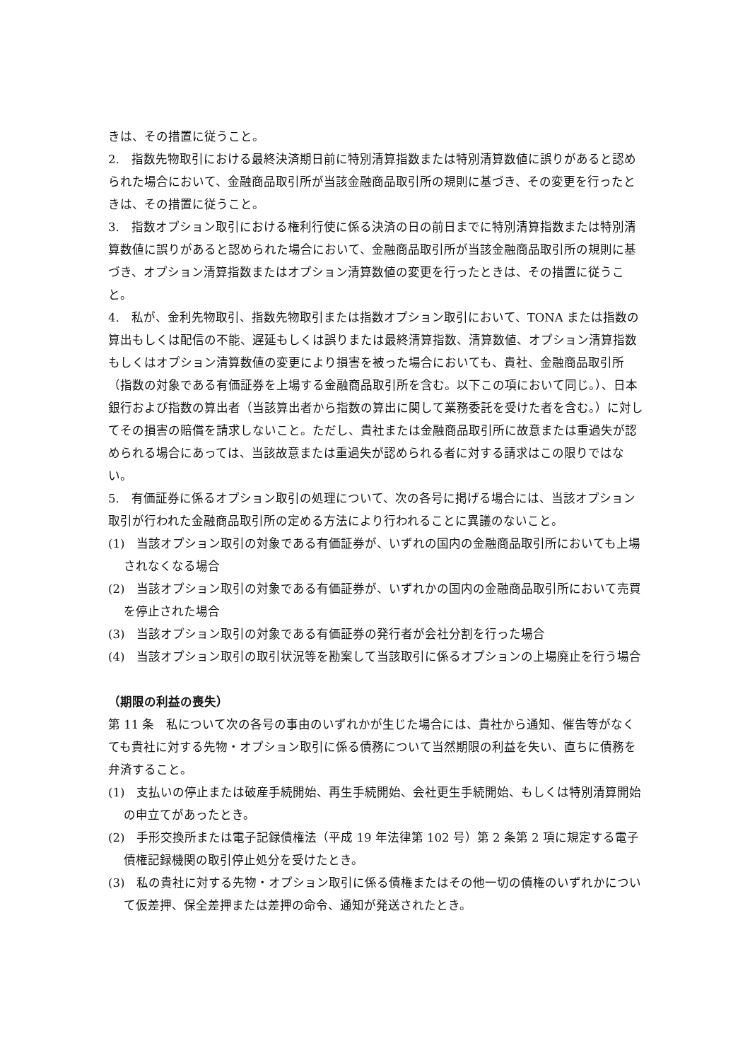きは、その措置に従うこと。
2.　指数先物取引における最終決済期日前に特別清算指数または特別清算数値に誤りがあると認められた場合において、金融商品取引所が当該金融商品取引所の規則に基づき、その変更を行ったときは、その措置に従うこと。
3.　指数オプション取引における権利行使に係る決済の日の前日までに特別清算指数または特別清算数値に誤りがあると認められた場合において、金融商品取引所が当該金融商品取引所の規則に基づき、オプション清算指数またはオプション清算数値の変更を行ったときは、その措置に従うこと。
4.　私が、金利先物取引、指数先物取引または指数オプション取引において、TONA または指数の算出もしくは配信の不能、遅延もしくは誤りまたは最終清算指数、清算数値、オプション清算指数もしくはオプション清算数値の変更により損害を被った場合においても、貴社、金融商品取引所（指数の対象である有価証券を上場する金融商品取引所を含む。以下この項において同じ。）、日本銀行および指数の算出者（当該算出者から指数の算出に関して業務委託を受けた者を含む。）に対してその損害の賠償を請求しないこと。ただし、貴社または金融商品取引所に故意または重過失が認められる場合にあっては、当該故意または重過失が認められる者に対する請求はこの限りではない。
5.　有価証券に係るオプション取引の処理について、次の各号に掲げる場合には、当該オプション取引が行われた金融商品取引所の定める方法により行われることに異議のないこと。
(1)　当該オプション取引の対象である有価証券が、いずれの国内の金融商品取引所においても上場されなくなる場合
(2)　当該オプション取引の対象である有価証券が、いずれかの国内の金融商品取引所において売買を停止された場合
(3)　当該オプション取引の対象である有価証券の発行者が会社分割を行った場合
(4)　当該オプション取引の取引状況等を勘案して当該取引に係るオプションの上場廃止を行う場合
（期限の利益の喪失）
第 11 条　私について次の各号の事由のいずれかが生じた場合には、貴社から通知、催告等がなくても貴社に対する先物・オプション取引に係る債務について当然期限の利益を失い、直ちに債務を弁済すること。
(1)　支払いの停止または破産手続開始、再生手続開始、会社更生手続開始、もしくは特別清算開始の申立てがあったとき。
(2)　手形交換所または電子記録債権法（平成 19 年法律第 102 号）第 2 条第 2 項に規定する電子債権記録機関の取引停止処分を受けたとき。
(3)　私の貴社に対する先物・オプション取引に係る債権またはその他一切の債権のいずれかについて仮差押、保全差押または差押の命令、通知が発送されたとき。